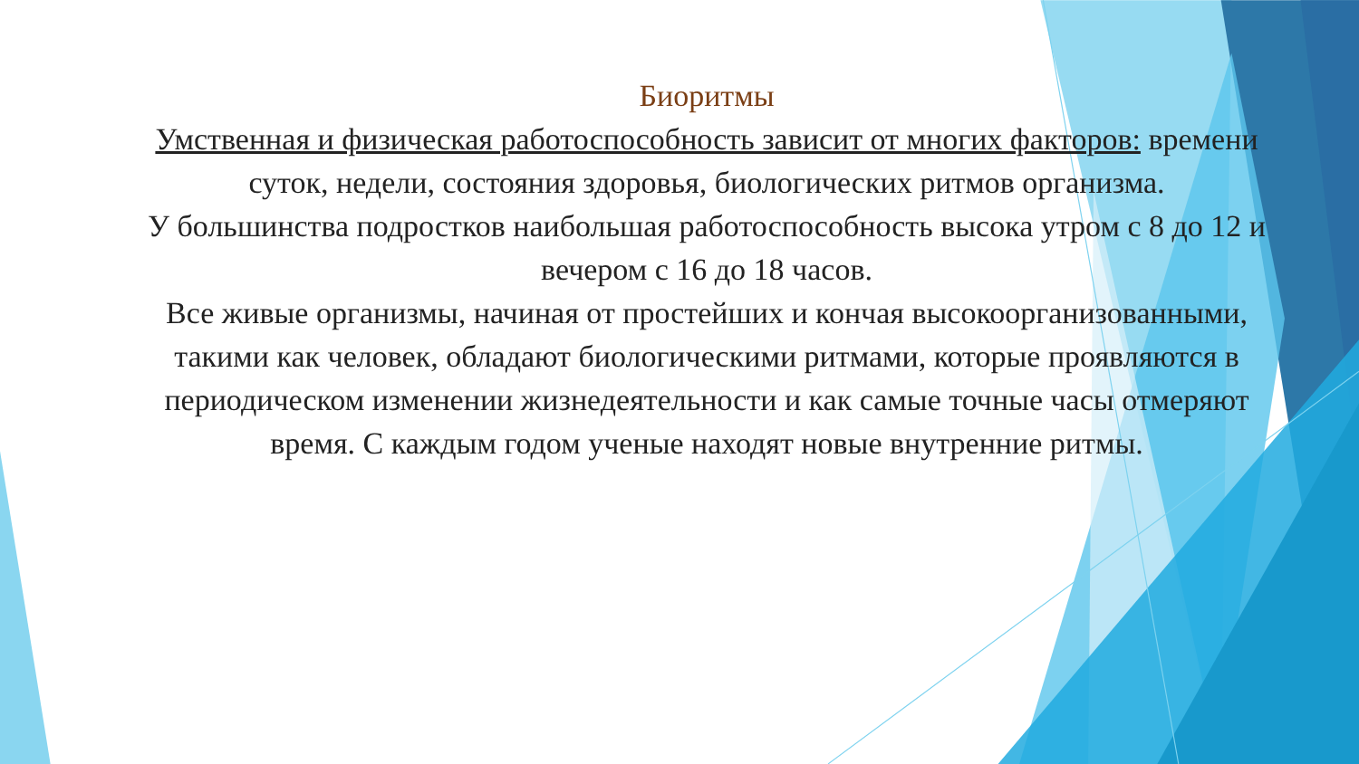Биоритмы
Умственная и физическая работоспособность зависит от многих факторов: времени суток, недели, состояния здоровья, биологических ритмов организма.
У большинства подростков наибольшая работоспособность высока утром с 8 до 12 и вечером с 16 до 18 часов.
Все живые организмы, начиная от простейших и кончая высокоорганизованными, такими как человек, обладают биологическими ритмами, которые проявляются в периодическом изменении жизнедеятельности и как самые точные часы отмеряют время. С каждым годом ученые находят новые внутренние ритмы.